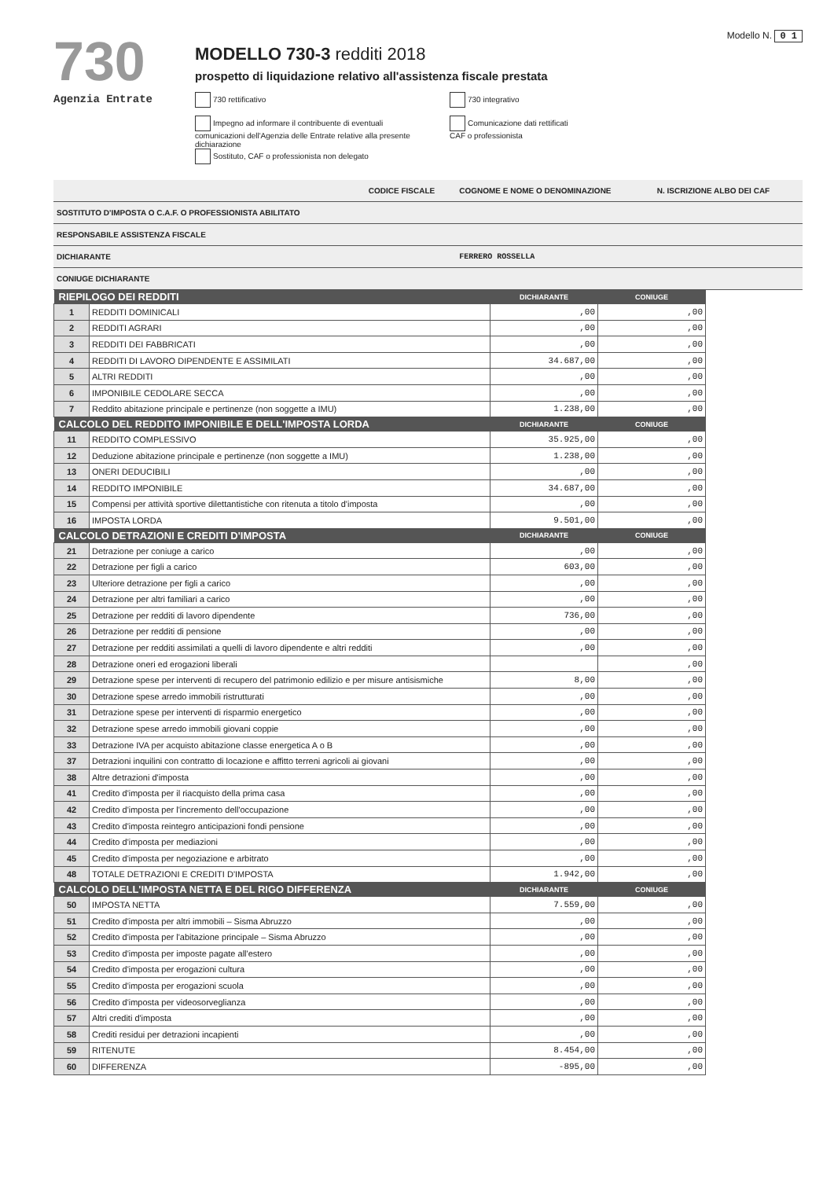730
Agenzia Entrate
MODELLO 730-3 redditi 2018
prospetto di liquidazione relativo all'assistenza fiscale prestata
730 rettificativo 730 integrativo
Impegno ad informare il contribuente di eventuali comunicazioni dell'Agenzia delle Entrate relative alla presente dichiarazione Comunicazione dati rettificati CAF o professionista Sostituto, CAF o professionista non delegato
Modello N. 0 1
| | CODICE FISCALE | COGNOME E NOME O DENOMINAZIONE | N. ISCRIZIONE ALBO DEI CAF |
| SOSTITUTO D'IMPOSTA O C.A.F. O PROFESSIONISTA ABILITATO | | | |
| RESPONSABILE ASSISTENZA FISCALE | | | |
| DICHIARANTE | | FERRERO ROSSELLA | |
| CONIUGE DICHIARANTE | | | |
| RIEPILOGO DEI REDDITI | | DICHIARANTE | CONIUGE |
| --- | --- | --- | --- |
| 1 | REDDITI DOMINICALI | ,00 | ,00 |
| 2 | REDDITI AGRARI | ,00 | ,00 |
| 3 | REDDITI DEI FABBRICATI | ,00 | ,00 |
| 4 | REDDITI DI LAVORO DIPENDENTE E ASSIMILATI | 34.687,00 | ,00 |
| 5 | ALTRI REDDITI | ,00 | ,00 |
| 6 | IMPONIBILE CEDOLARE SECCA | ,00 | ,00 |
| 7 | Reddito abitazione principale e pertinenze (non soggette a IMU) | 1.238,00 | ,00 |
| CALCOLO DEL REDDITO IMPONIBILE E DELL'IMPOSTA LORDA | | DICHIARANTE | CONIUGE |
| 11 | REDDITO COMPLESSIVO | 35.925,00 | ,00 |
| 12 | Deduzione abitazione principale e pertinenze (non soggette a IMU) | 1.238,00 | ,00 |
| 13 | ONERI DEDUCIBILI | ,00 | ,00 |
| 14 | REDDITO IMPONIBILE | 34.687,00 | ,00 |
| 15 | Compensi per attività sportive dilettantistiche con ritenuta a titolo d'imposta | ,00 | ,00 |
| 16 | IMPOSTA LORDA | 9.501,00 | ,00 |
| CALCOLO DETRAZIONI E CREDITI D'IMPOSTA | | DICHIARANTE | CONIUGE |
| 21 | Detrazione per coniuge a carico | ,00 | ,00 |
| 22 | Detrazione per figli a carico | 603,00 | ,00 |
| 23 | Ulteriore detrazione per figli a carico | ,00 | ,00 |
| 24 | Detrazione per altri familiari a carico | ,00 | ,00 |
| 25 | Detrazione per redditi di lavoro dipendente | 736,00 | ,00 |
| 26 | Detrazione per redditi di pensione | ,00 | ,00 |
| 27 | Detrazione per redditi assimilati a quelli di lavoro dipendente e altri redditi | ,00 | ,00 |
| 28 | Detrazione oneri ed erogazioni liberali | | ,00 |
| 29 | Detrazione spese per interventi di recupero del patrimonio edilizio e per misure antisismiche | 8,00 | ,00 |
| 30 | Detrazione spese arredo immobili ristrutturati | ,00 | ,00 |
| 31 | Detrazione spese per interventi di risparmio energetico | ,00 | ,00 |
| 32 | Detrazione spese arredo immobili giovani coppie | ,00 | ,00 |
| 33 | Detrazione IVA per acquisto abitazione classe energetica A o B | ,00 | ,00 |
| 37 | Detrazioni inquilini con contratto di locazione e affitto terreni agricoli ai giovani | ,00 | ,00 |
| 38 | Altre detrazioni d'imposta | ,00 | ,00 |
| 41 | Credito d'imposta per il riacquisto della prima casa | ,00 | ,00 |
| 42 | Credito d'imposta per l'incremento dell'occupazione | ,00 | ,00 |
| 43 | Credito d'imposta reintegro anticipazioni fondi pensione | ,00 | ,00 |
| 44 | Credito d'imposta per mediazioni | ,00 | ,00 |
| 45 | Credito d'imposta per negoziazione e arbitrato | ,00 | ,00 |
| 48 | TOTALE DETRAZIONI E CREDITI D'IMPOSTA | 1.942,00 | ,00 |
| CALCOLO DELL'IMPOSTA NETTA E DEL RIGO DIFFERENZA | | DICHIARANTE | CONIUGE |
| 50 | IMPOSTA NETTA | 7.559,00 | ,00 |
| 51 | Credito d'imposta per altri immobili – Sisma Abruzzo | ,00 | ,00 |
| 52 | Credito d'imposta per l'abitazione principale – Sisma Abruzzo | ,00 | ,00 |
| 53 | Credito d'imposta per imposte pagate all'estero | ,00 | ,00 |
| 54 | Credito d'imposta per erogazioni cultura | ,00 | ,00 |
| 55 | Credito d'imposta per erogazioni scuola | ,00 | ,00 |
| 56 | Credito d'imposta per videosorveglianza | ,00 | ,00 |
| 57 | Altri crediti d'imposta | ,00 | ,00 |
| 58 | Crediti residui per detrazioni incapienti | ,00 | ,00 |
| 59 | RITENUTE | 8.454,00 | ,00 |
| 60 | DIFFERENZA | -895,00 | ,00 |